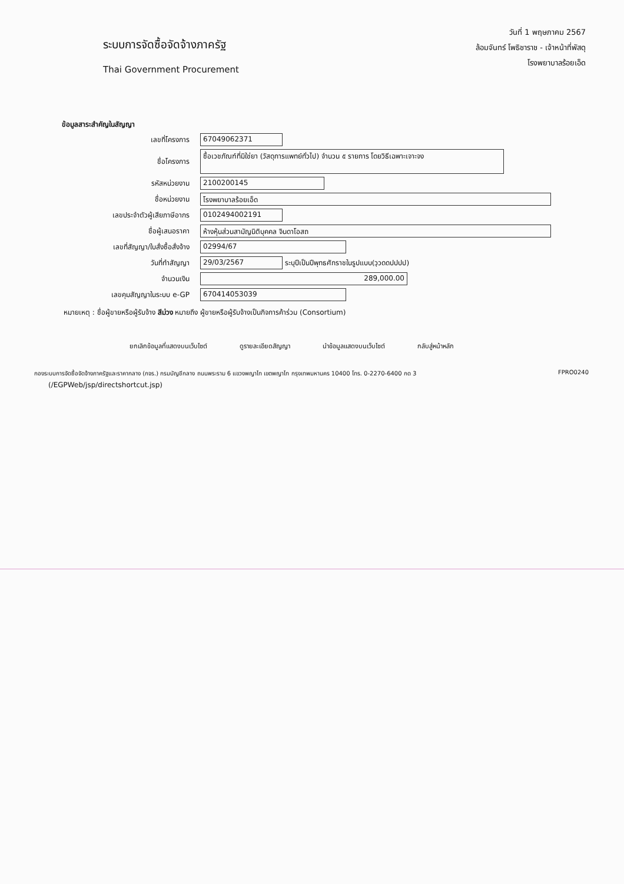ระบบการจัดซื้อจัดจ้างภาครัฐ
Thai Government Procurement
วันที่ 1 พฤษภาคม 2567
ล้อมจันทร์ โพธิชาราช - เจ้าหน้าที่พัสดุ
โรงพยาบาลร้อยเอ็ด
ข้อมูลสาระสำคัญในสัญญา
เลขที่โครงการ
67049062371
ชื่อโครงการ
ซื้อเวชภัณฑ์ที่มิใช่ยา (วัสดุการแพทย์ทั่วไป) จำนวน ๕ รายการ โดยวิธีเฉพาะเจาะจง
รหัสหน่วยงาน
2100200145
ชื่อหน่วยงาน
โรงพยาบาลร้อยเอ็ด
เลขประจำตัวผู้เสียภาษีอากร
0102494002191
ชื่อผู้เสนอราคา
ห้างหุ้นส่วนสามัญนิติบุคคล จินดาโอสถ
เลขที่สัญญา/ใบสั่งซื้อสั่งจ้าง
02994/67
วันที่ทำสัญญา
29/03/2567
ระบุปีเป็นปีพุทธศักราชในรูปแบบ(วฺวดดปปปป)
จำนวนเงิน
289,000.00
เลขคุมสัญญาในระบบ e-GP
670414053039
หมายเหตุ : ชื่อผู้ขายหรือผู้รับจ้าง สีม่วง หมายถึง ผู้ขายหรือผู้รับจ้างเป็นกิจการค้าร่วม (Consortium)
ยกเลิกข้อมูลที่แสดงบนเว็บไซต์ ดูรายละเอียดสัญญา นำข้อมูลแสดงบนเว็บไซต์ กลับสู่หน้าหลัก
กองระบบการจัดซื้อจัดจ้างภาครัฐและราคากลาง (กจร.) กรมบัญชีกลาง ถนนพระราม 6 แขวงพญาไท เขตพญาไท กรุงเทพมหานคร 10400 โทร. 0-2270-6400 กด 3 FPRO0240
(/EGPWeb/jsp/directshortcut.jsp)